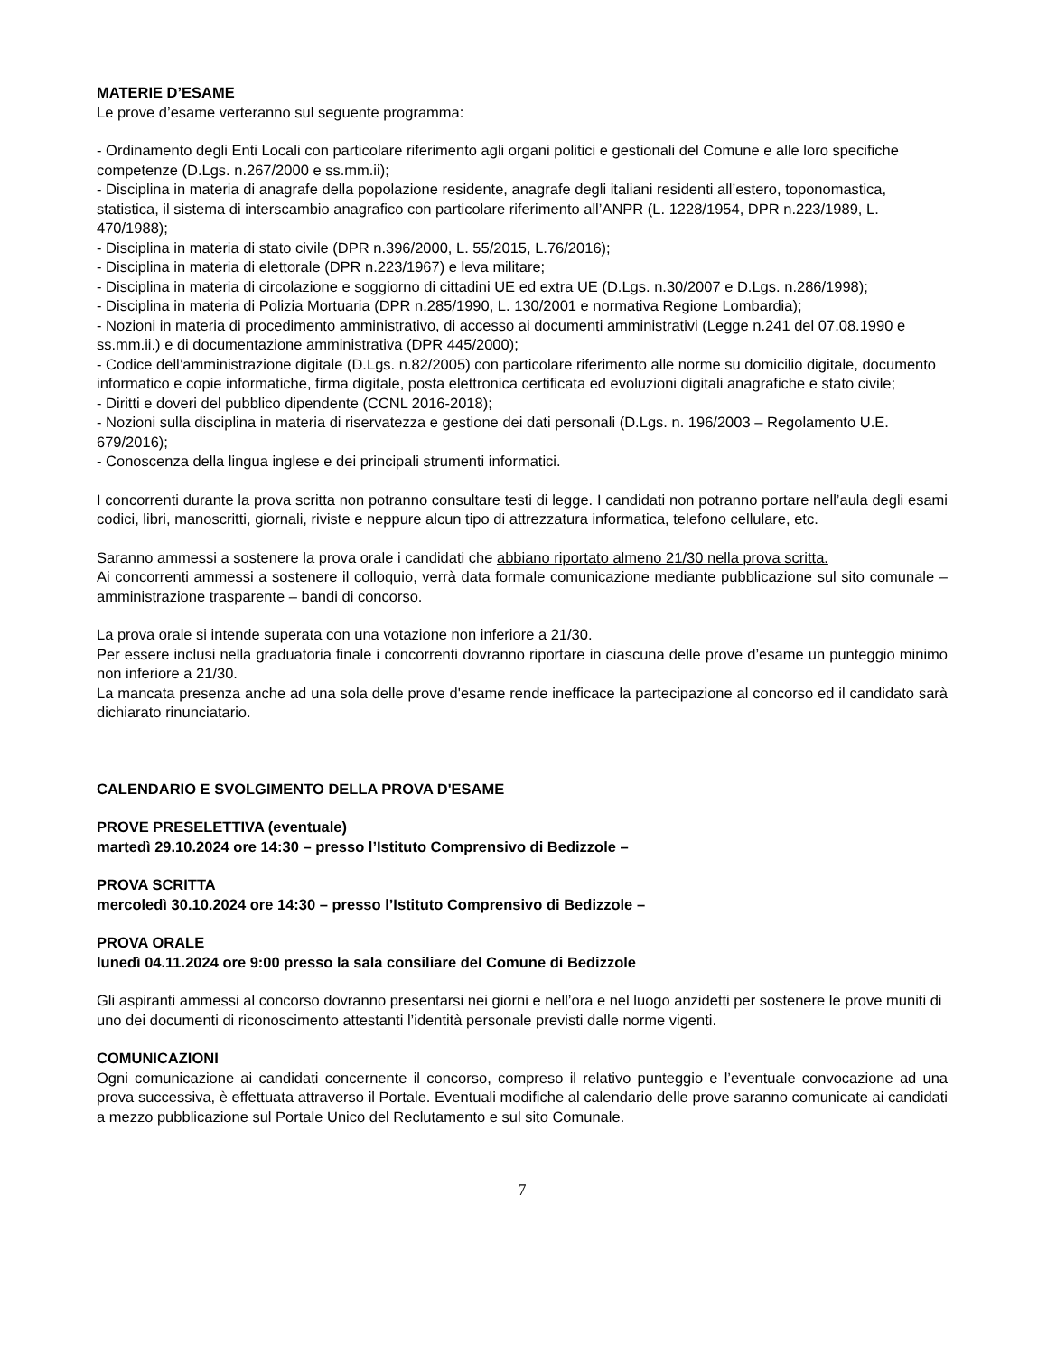MATERIE D’ESAME
Le prove d’esame verteranno sul seguente programma:
- Ordinamento degli Enti Locali con particolare riferimento agli organi politici e gestionali del Comune e alle loro specifiche competenze (D.Lgs. n.267/2000 e ss.mm.ii);
- Disciplina in materia di anagrafe della popolazione residente, anagrafe degli italiani residenti all’estero, toponomastica, statistica, il sistema di interscambio anagrafico con particolare riferimento all’ANPR (L. 1228/1954, DPR n.223/1989, L. 470/1988);
- Disciplina in materia di stato civile (DPR n.396/2000, L. 55/2015, L.76/2016);
- Disciplina in materia di elettorale (DPR n.223/1967) e leva militare;
- Disciplina in materia di circolazione e soggiorno di cittadini UE ed extra UE (D.Lgs. n.30/2007 e D.Lgs. n.286/1998);
- Disciplina in materia di Polizia Mortuaria (DPR n.285/1990, L. 130/2001 e normativa Regione Lombardia);
- Nozioni in materia di procedimento amministrativo, di accesso ai documenti amministrativi (Legge n.241 del 07.08.1990 e ss.mm.ii.) e di documentazione amministrativa (DPR 445/2000);
- Codice dell’amministrazione digitale (D.Lgs. n.82/2005) con particolare riferimento alle norme su domicilio digitale, documento informatico e copie informatiche, firma digitale, posta elettronica certificata ed evoluzioni digitali anagrafiche e stato civile;
- Diritti e doveri del pubblico dipendente (CCNL 2016-2018);
- Nozioni sulla disciplina in materia di riservatezza e gestione dei dati personali (D.Lgs. n. 196/2003 – Regolamento U.E. 679/2016);
- Conoscenza della lingua inglese e dei principali strumenti informatici.
I concorrenti durante la prova scritta non potranno consultare testi di legge. I candidati non potranno portare nell’aula degli esami codici, libri, manoscritti, giornali, riviste e neppure alcun tipo di attrezzatura informatica, telefono cellulare, etc.
Saranno ammessi a sostenere la prova orale i candidati che abbiano riportato almeno 21/30 nella prova scritta.
Ai concorrenti ammessi a sostenere il colloquio, verrà data formale comunicazione mediante pubblicazione sul sito comunale – amministrazione trasparente – bandi di concorso.
La prova orale si intende superata con una votazione non inferiore a 21/30.
Per essere inclusi nella graduatoria finale i concorrenti dovranno riportare in ciascuna delle prove d’esame un punteggio minimo non inferiore a 21/30.
La mancata presenza anche ad una sola delle prove d'esame rende inefficace la partecipazione al concorso ed il candidato sarà dichiarato rinunciatario.
CALENDARIO E SVOLGIMENTO DELLA PROVA D'ESAME
PROVE PRESELETTIVA (eventuale)
martedì 29.10.2024 ore 14:30 – presso l’Istituto Comprensivo di Bedizzole –
PROVA SCRITTA
mercoledì 30.10.2024 ore 14:30 – presso l’Istituto Comprensivo di Bedizzole –
PROVA ORALE
lunedì 04.11.2024 ore 9:00 presso la sala consiliare del Comune di Bedizzole
Gli aspiranti ammessi al concorso dovranno presentarsi nei giorni e nell’ora e nel luogo anzidetti per sostenere le prove muniti di uno dei documenti di riconoscimento attestanti l’identità personale previsti dalle norme vigenti.
COMUNICAZIONI
Ogni comunicazione ai candidati concernente il concorso, compreso il relativo punteggio e l’eventuale convocazione ad una prova successiva, è effettuata attraverso il Portale. Eventuali modifiche al calendario delle prove saranno comunicate ai candidati a mezzo pubblicazione sul Portale Unico del Reclutamento e sul sito Comunale.
7